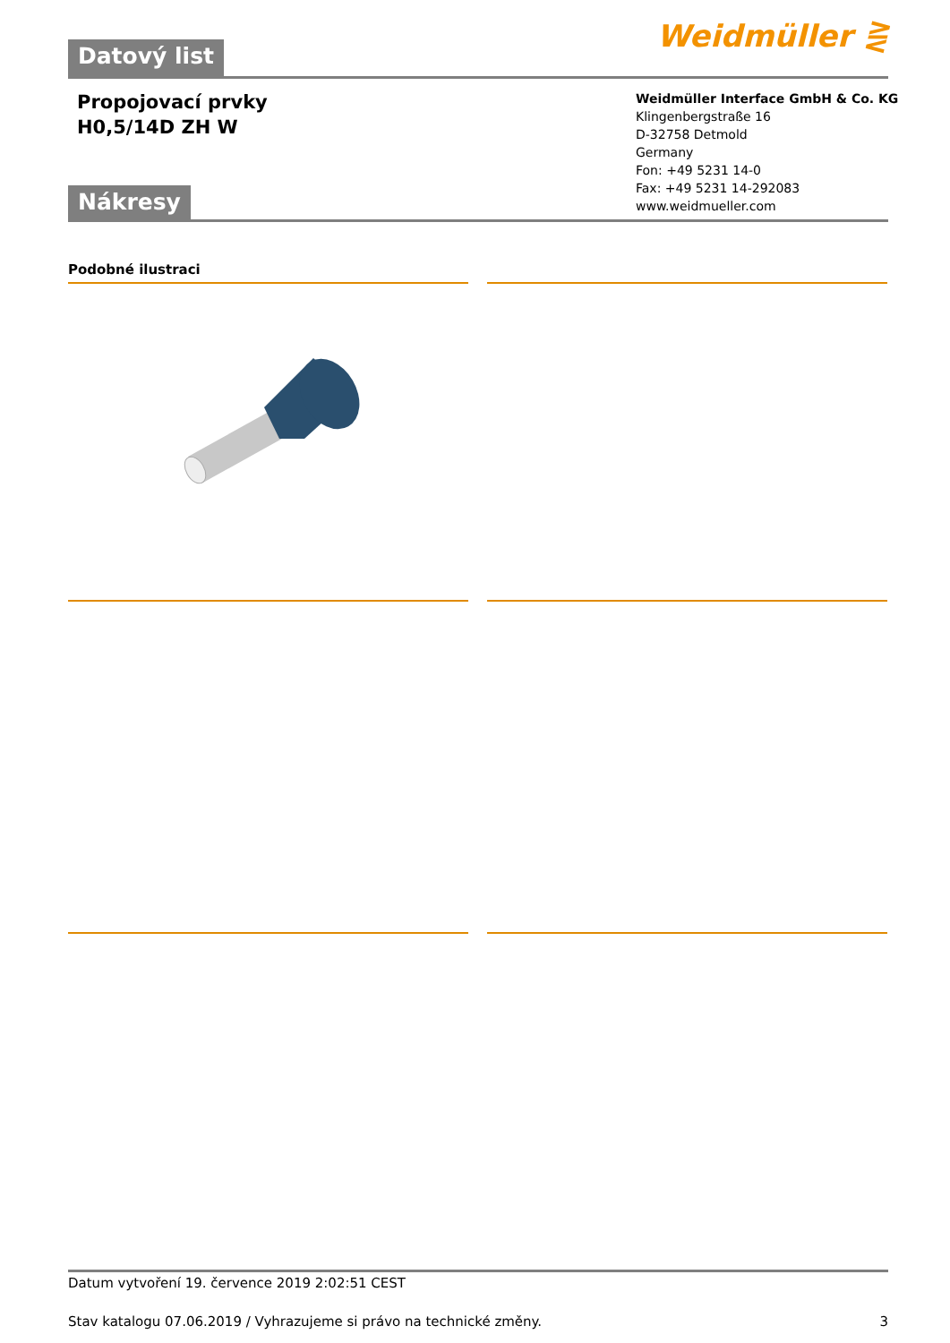Datový list
Weidmüller ⋛
Propojovací prvky
H0,5/14D ZH W
Weidmüller Interface GmbH & Co. KG
Klingenbergstraße 16
D-32758 Detmold
Germany
Fon: +49 5231 14-0
Fax: +49 5231 14-292083
www.weidmueller.com
Nákresy
Podobné ilustraci
Datum vytvoření 19. července 2019 2:02:51 CEST
Stav katalogu 07.06.2019 / Vyhrazujeme si právo na technické změny. 3